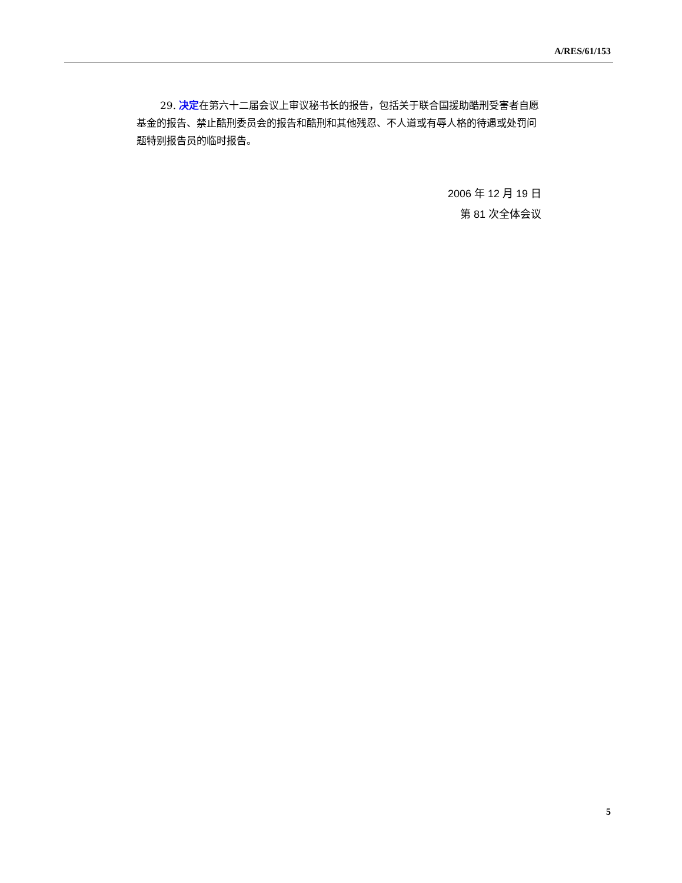A/RES/61/153
29. 决定在第六十二届会议上审议秘书长的报告，包括关于联合国援助酷刑受害者自愿基金的报告、禁止酷刑委员会的报告和酷刑和其他残忍、不人道或有辱人格的待遇或处罚问题特别报告员的临时报告。
2006 年 12 月 19 日
第 81 次全体会议
5